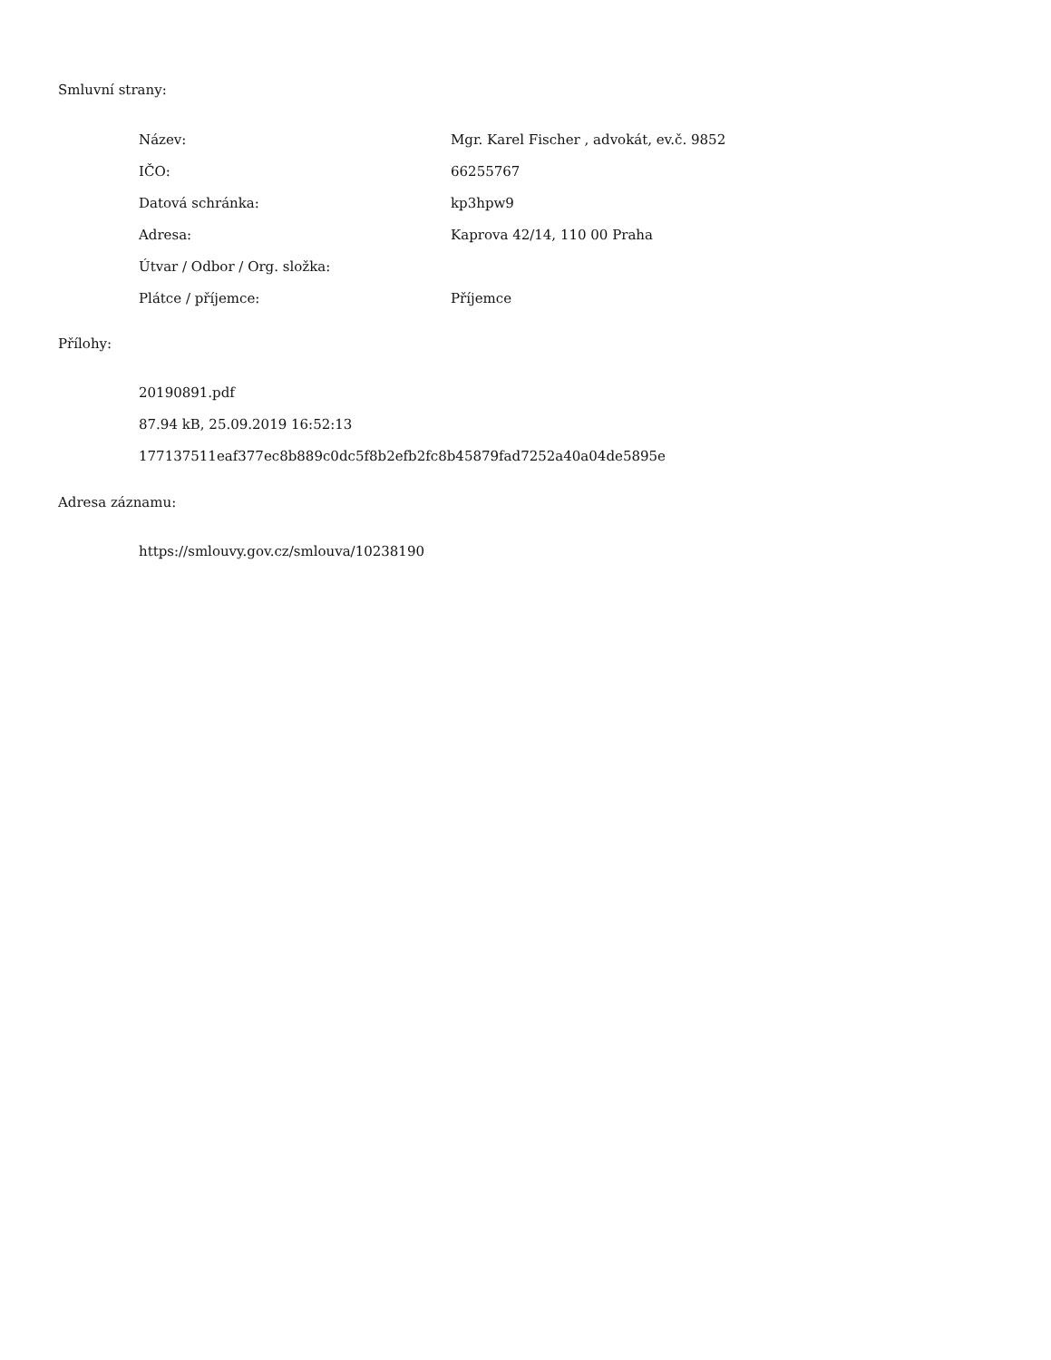Smluvní strany:
| Název: | Mgr. Karel Fischer , advokát, ev.č. 9852 |
| IČO: | 66255767 |
| Datová schránka: | kp3hpw9 |
| Adresa: | Kaprova 42/14, 110 00 Praha |
| Útvar / Odbor / Org. složka: | |
| Plátce / příjemce: | Příjemce |
Přílohy:
20190891.pdf
87.94 kB, 25.09.2019 16:52:13
177137511eaf377ec8b889c0dc5f8b2efb2fc8b45879fad7252a40a04de5895e
Adresa záznamu:
https://smlouvy.gov.cz/smlouva/10238190